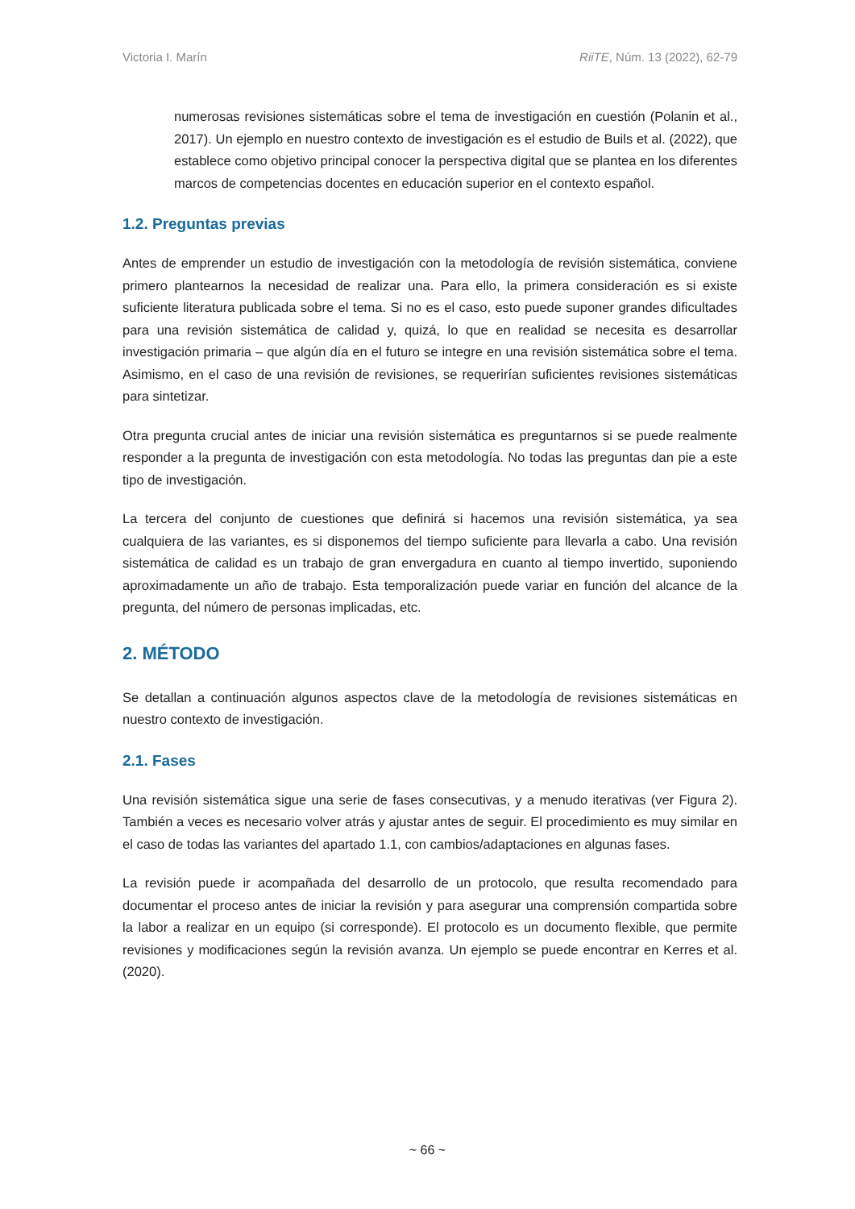Victoria I. Marín RiiTE, Núm. 13 (2022), 62-79
numerosas revisiones sistemáticas sobre el tema de investigación en cuestión (Polanin et al., 2017). Un ejemplo en nuestro contexto de investigación es el estudio de Buils et al. (2022), que establece como objetivo principal conocer la perspectiva digital que se plantea en los diferentes marcos de competencias docentes en educación superior en el contexto español.
1.2. Preguntas previas
Antes de emprender un estudio de investigación con la metodología de revisión sistemática, conviene primero plantearnos la necesidad de realizar una. Para ello, la primera consideración es si existe suficiente literatura publicada sobre el tema. Si no es el caso, esto puede suponer grandes dificultades para una revisión sistemática de calidad y, quizá, lo que en realidad se necesita es desarrollar investigación primaria – que algún día en el futuro se integre en una revisión sistemática sobre el tema. Asimismo, en el caso de una revisión de revisiones, se requerirían suficientes revisiones sistemáticas para sintetizar.
Otra pregunta crucial antes de iniciar una revisión sistemática es preguntarnos si se puede realmente responder a la pregunta de investigación con esta metodología. No todas las preguntas dan pie a este tipo de investigación.
La tercera del conjunto de cuestiones que definirá si hacemos una revisión sistemática, ya sea cualquiera de las variantes, es si disponemos del tiempo suficiente para llevarla a cabo. Una revisión sistemática de calidad es un trabajo de gran envergadura en cuanto al tiempo invertido, suponiendo aproximadamente un año de trabajo. Esta temporalización puede variar en función del alcance de la pregunta, del número de personas implicadas, etc.
2. MÉTODO
Se detallan a continuación algunos aspectos clave de la metodología de revisiones sistemáticas en nuestro contexto de investigación.
2.1. Fases
Una revisión sistemática sigue una serie de fases consecutivas, y a menudo iterativas (ver Figura 2). También a veces es necesario volver atrás y ajustar antes de seguir. El procedimiento es muy similar en el caso de todas las variantes del apartado 1.1, con cambios/adaptaciones en algunas fases.
La revisión puede ir acompañada del desarrollo de un protocolo, que resulta recomendado para documentar el proceso antes de iniciar la revisión y para asegurar una comprensión compartida sobre la labor a realizar en un equipo (si corresponde). El protocolo es un documento flexible, que permite revisiones y modificaciones según la revisión avanza. Un ejemplo se puede encontrar en Kerres et al. (2020).
~ 66 ~